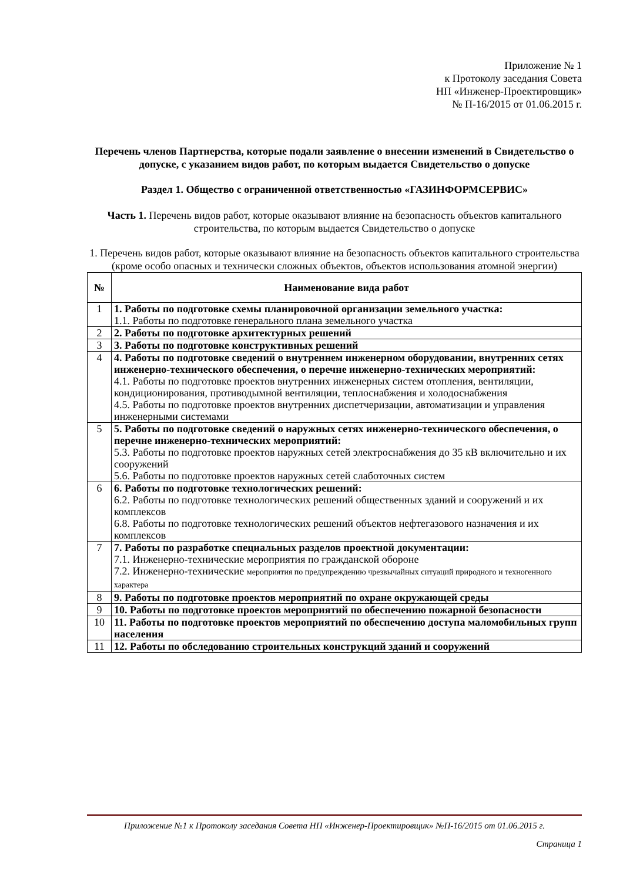Приложение № 1
к Протоколу заседания Совета
НП «Инженер-Проектировщик»
№ П-16/2015 от 01.06.2015 г.
Перечень членов Партнерства, которые подали заявление о внесении изменений в Свидетельство о допуске, с указанием видов работ, по которым выдается Свидетельство о допуске
Раздел 1. Общество с ограниченной ответственностью «ГАЗИНФОРМСЕРВИС»
Часть 1. Перечень видов работ, которые оказывают влияние на безопасность объектов капитального строительства, по которым выдается Свидетельство о допуске
1. Перечень видов работ, которые оказывают влияние на безопасность объектов капитального строительства (кроме особо опасных и технически сложных объектов, объектов использования атомной энергии)
| № | Наименование вида работ |
| --- | --- |
| 1 | 1. Работы по подготовке схемы планировочной организации земельного участка: 1.1. Работы по подготовке генерального плана земельного участка |
| 2 | 2. Работы по подготовке архитектурных решений |
| 3 | 3. Работы по подготовке конструктивных решений |
| 4 | 4. Работы по подготовке сведений о внутреннем инженерном оборудовании, внутренних сетях инженерно-технического обеспечения, о перечне инженерно-технических мероприятий: 4.1. Работы по подготовке проектов внутренних инженерных систем отопления, вентиляции, кондиционирования, противодымной вентиляции, теплоснабжения и холодоснабжения 4.5. Работы по подготовке проектов внутренних диспетчеризации, автоматизации и управления инженерными системами |
| 5 | 5. Работы по подготовке сведений о наружных сетях инженерно-технического обеспечения, о перечне инженерно-технических мероприятий: 5.3. Работы по подготовке проектов наружных сетей электроснабжения до 35 кВ включительно и их сооружений 5.6. Работы по подготовке проектов наружных сетей слаботочных систем |
| 6 | 6. Работы по подготовке технологических решений: 6.2. Работы по подготовке технологических решений общественных зданий и сооружений и их комплексов 6.8. Работы по подготовке технологических решений объектов нефтегазового назначения и их комплексов |
| 7 | 7. Работы по разработке специальных разделов проектной документации: 7.1. Инженерно-технические мероприятия по гражданской обороне 7.2. Инженерно-технические мероприятия по предупреждению чрезвычайных ситуаций природного и техногенного характера |
| 8 | 9. Работы по подготовке проектов мероприятий по охране окружающей среды |
| 9 | 10. Работы по подготовке проектов мероприятий по обеспечению пожарной безопасности |
| 10 | 11. Работы по подготовке проектов мероприятий по обеспечению доступа маломобильных групп населения |
| 11 | 12. Работы по обследованию строительных конструкций зданий и сооружений |
Приложение №1 к Протоколу заседания Совета НП «Инженер-Проектировщик» №П-16/2015 от 01.06.2015 г.
Страница 1